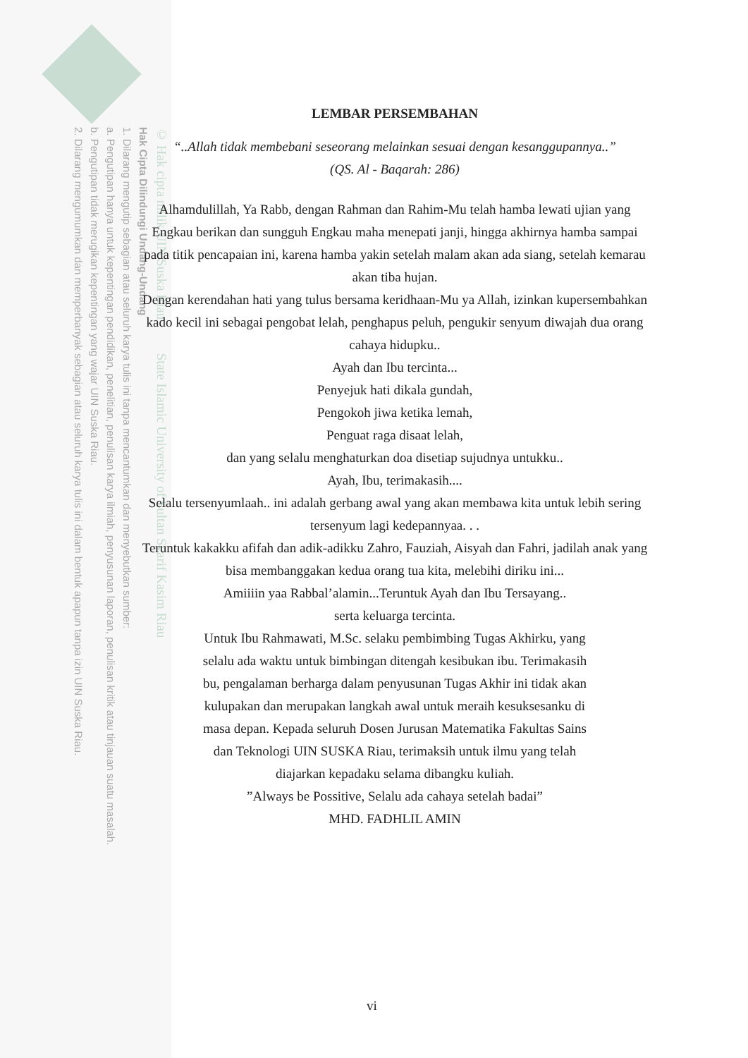© Hak cipta milik UIN Suska Riau State Islamic University of Sultan Syarif Kasim Riau
Hak Cipta Dilindungi Undang-Undang
1. Dilarang mengutip sebagian atau seluruh karya tulis ini tanpa mencantumkan dan menyebutkan sumber:
a. Pengutipan hanya untuk kepentingan pendidikan, penelitian, penulisan karya ilmiah, penyusunan laporan, penulisan kritik atau tinjauan suatu masalah.
b. Pengutipan tidak merugikan kepentingan yang wajar UIN Suska Riau.
2. Dilarang mengumumkan dan memperbanyak sebagian atau seluruh karya tulis ini dalam bentuk apapun tanpa izin UIN Suska Riau.
LEMBAR PERSEMBAHAN
“..Allah tidak membebani seseorang melainkan sesuai dengan kesanggupannya..”
(QS. Al - Baqarah: 286)
Alhamdulillah, Ya Rabb, dengan Rahman dan Rahim-Mu telah hamba lewati ujian yang Engkau berikan dan sungguh Engkau maha menepati janji, hingga akhirnya hamba sampai pada titik pencapaian ini, karena hamba yakin setelah malam akan ada siang, setelah kemarau akan tiba hujan.
Dengan kerendahan hati yang tulus bersama keridhaan-Mu ya Allah, izinkan kupersembahkan kado kecil ini sebagai pengobat lelah, penghapus peluh, pengukir senyum diwajah dua orang cahaya hidupku..
Ayah dan Ibu tercinta...
Penyejuk hati dikala gundah,
Pengokoh jiwa ketika lemah,
Penguat raga disaat lelah,
dan yang selalu menghaturkan doa disetiap sujudnya untukku..
Ayah, Ibu, terimakasih....
Selalu tersenyumlaah.. ini adalah gerbang awal yang akan membawa kita untuk lebih sering tersenyum lagi kedepannyaa. . .
Teruntuk kakakku afifah dan adik-adikku Zahro, Fauziah, Aisyah dan Fahri, jadilah anak yang bisa membanggakan kedua orang tua kita, melebihi diriku ini...
Amiiiin yaa Rabbal’alamin...Teruntuk Ayah dan Ibu Tersayang..
serta keluarga tercinta.
Untuk Ibu Rahmawati, M.Sc. selaku pembimbing Tugas Akhirku, yang selalu ada waktu untuk bimbingan ditengah kesibukan ibu. Terimakasih bu, pengalaman berharga dalam penyusunan Tugas Akhir ini tidak akan kulupakan dan merupakan langkah awal untuk meraih kesuksesanku di masa depan. Kepada seluruh Dosen Jurusan Matematika Fakultas Sains dan Teknologi UIN SUSKA Riau, terimaksih untuk ilmu yang telah diajarkan kepadaku selama dibangku kuliah.
”Always be Possitive, Selalu ada cahaya setelah badai”
MHD. FADHLIL AMIN
vi